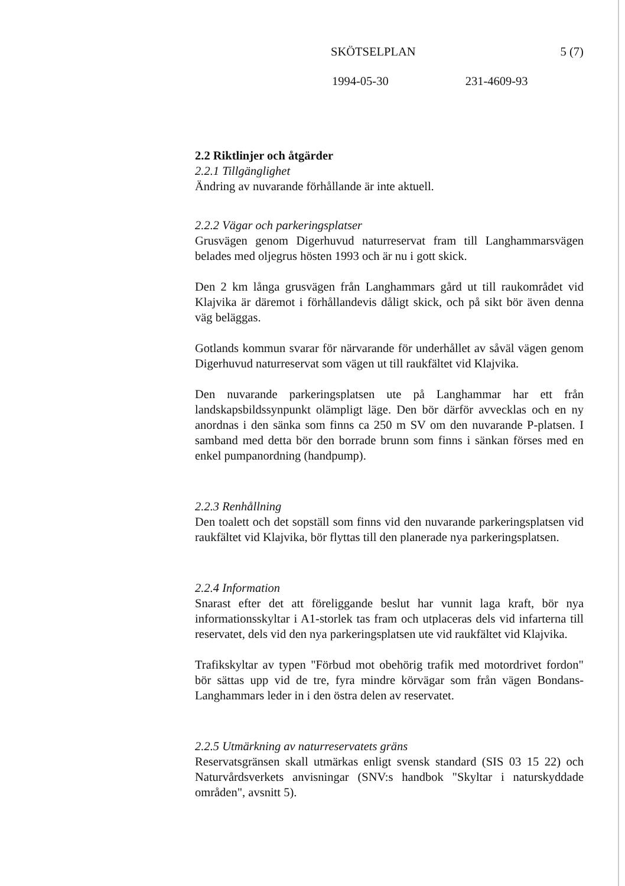SKÖTSELPLAN 5 (7)
1994-05-30 231-4609-93
2.2 Riktlinjer och åtgärder
2.2.1 Tillgänglighet
Ändring av nuvarande förhållande är inte aktuell.
2.2.2 Vägar och parkeringsplatser
Grusvägen genom Digerhuvud naturreservat fram till Langhammarsvägen belades med oljegrus hösten 1993 och är nu i gott skick.
Den 2 km långa grusvägen från Langhammars gård ut till raukområdet vid Klajvika är däremot i förhållandevis dåligt skick, och på sikt bör även denna väg beläggas.
Gotlands kommun svarar för närvarande för underhållet av såväl vägen genom Digerhuvud naturreservat som vägen ut till raukfältet vid Klajvika.
Den nuvarande parkeringsplatsen ute på Langhammar har ett från landskapsbildssynpunkt olämpligt läge. Den bör därför avvecklas och en ny anordnas i den sänka som finns ca 250 m SV om den nuvarande P-platsen. I samband med detta bör den borrade brunn som finns i sänkan förses med en enkel pumpanordning (handpump).
2.2.3 Renhållning
Den toalett och det sopställ som finns vid den nuvarande parkeringsplatsen vid raukfältet vid Klajvika, bör flyttas till den planerade nya parkeringsplatsen.
2.2.4 Information
Snarast efter det att föreliggande beslut har vunnit laga kraft, bör nya informationsskyltar i A1-storlek tas fram och utplaceras dels vid infarterna till reservatet, dels vid den nya parkeringsplatsen ute vid raukfältet vid Klajvika.
Trafikskyltar av typen "Förbud mot obehörig trafik med motordrivet fordon" bör sättas upp vid de tre, fyra mindre körvägar som från vägen Bondans-Langhammars leder in i den östra delen av reservatet.
2.2.5 Utmärkning av naturreservatets gräns
Reservatsgränsen skall utmärkas enligt svensk standard (SIS 03 15 22) och Naturvårdsverkets anvisningar (SNV:s handbok "Skyltar i naturskyddade områden", avsnitt 5).